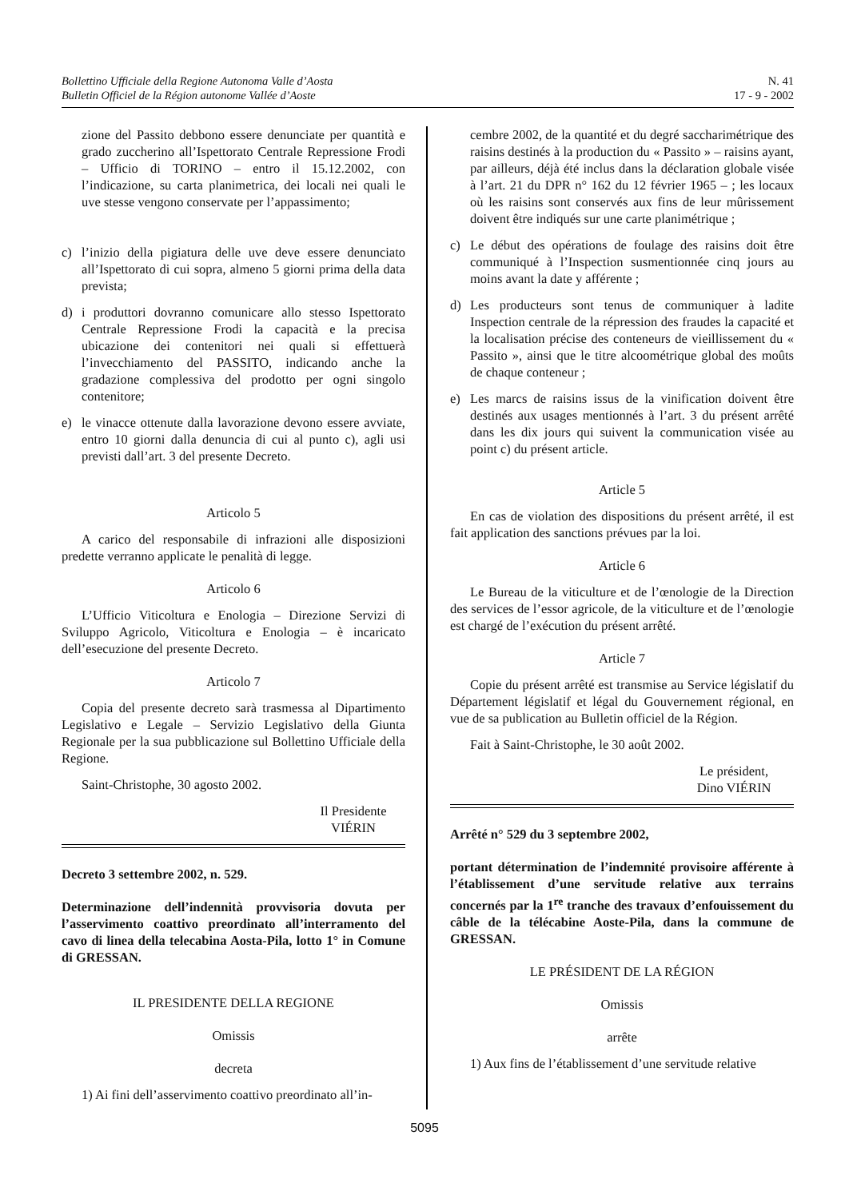Bollettino Ufficiale della Regione Autonoma Valle d’Aosta
Bulletin Officiel de la Région autonome Vallée d’Aoste
N. 41
17 - 9 - 2002
zione del Passito debbono essere denunciate per quantità e grado zuccherino all’Ispettorato Centrale Repressione Frodi – Ufficio di TORINO – entro il 15.12.2002, con l’indicazione, su carta planimetrica, dei locali nei quali le uve stesse vengono conservate per l’appassimento;
c) l’inizio della pigiatura delle uve deve essere denunciato all’Ispettorato di cui sopra, almeno 5 giorni prima della data prevista;
d) i produttori dovranno comunicare allo stesso Ispettorato Centrale Repressione Frodi la capacità e la precisa ubicazione dei contenitori nei quali si effettuerà l’invecchiamento del PASSITO, indicando anche la gradazione complessiva del prodotto per ogni singolo contenitore;
e) le vinacce ottenute dalla lavorazione devono essere avviate, entro 10 giorni dalla denuncia di cui al punto c), agli usi previsti dall’art. 3 del presente Decreto.
Articolo 5
A carico del responsabile di infrazioni alle disposizioni predette verranno applicate le penalità di legge.
Articolo 6
L’Ufficio Viticoltura e Enologia – Direzione Servizi di Sviluppo Agricolo, Viticoltura e Enologia – è incaricato dell’esecuzione del presente Decreto.
Articolo 7
Copia del presente decreto sarà trasmessa al Dipartimento Legislativo e Legale – Servizio Legislativo della Giunta Regionale per la sua pubblicazione sul Bollettino Ufficiale della Regione.
Saint-Christophe, 30 agosto 2002.
Il Presidente
VIÉRIN
Decreto 3 settembre 2002, n. 529.
Determinazione dell’indennità provvisoria dovuta per l’asservimento coattivo preordinato all’interramento del cavo di linea della telecabina Aosta-Pila, lotto 1° in Comune di GRESSAN.
IL PRESIDENTE DELLA REGIONE
Omissis
decreta
1) Ai fini dell’asservimento coattivo preordinato all’in-
cembre 2002, de la quantité et du degré saccharimétrique des raisins destinés à la production du « Passito » – raisins ayant, par ailleurs, déjà été inclus dans la déclaration globale visée à l’art. 21 du DPR n° 162 du 12 février 1965 – ; les locaux où les raisins sont conservés aux fins de leur mûrissement doivent être indiqués sur une carte planimétrique ;
c) Le début des opérations de foulage des raisins doit être communiqué à l’Inspection susmentionnée cinq jours au moins avant la date y afférente ;
d) Les producteurs sont tenus de communiquer à ladite Inspection centrale de la répression des fraudes la capacité et la localisation précise des conteneurs de vieillissement du « Passito », ainsi que le titre alcoométrique global des moûts de chaque conteneur ;
e) Les marcs de raisins issus de la vinification doivent être destinés aux usages mentionnés à l’art. 3 du présent arrêté dans les dix jours qui suivent la communication visée au point c) du présent article.
Article 5
En cas de violation des dispositions du présent arrêté, il est fait application des sanctions prévues par la loi.
Article 6
Le Bureau de la viticulture et de l’œnologie de la Direction des services de l’essor agricole, de la viticulture et de l’œnologie est chargé de l’exécution du présent arrêté.
Article 7
Copie du présent arrêté est transmise au Service législatif du Département législatif et légal du Gouvernement régional, en vue de sa publication au Bulletin officiel de la Région.
Fait à Saint-Christophe, le 30 août 2002.
Le président,
Dino VIÉRIN
Arrêté n° 529 du 3 septembre 2002,
portant détermination de l’indemnité provisoire afférente à l’établissement d’une servitude relative aux terrains concernés par la 1<sup>re</sup> tranche des travaux d’enfouissement du câble de la télécabine Aoste-Pila, dans la commune de GRESSAN.
LE PRÉSIDENT DE LA RÉGION
Omissis
arrête
1) Aux fins de l’établissement d’une servitude relative
5095